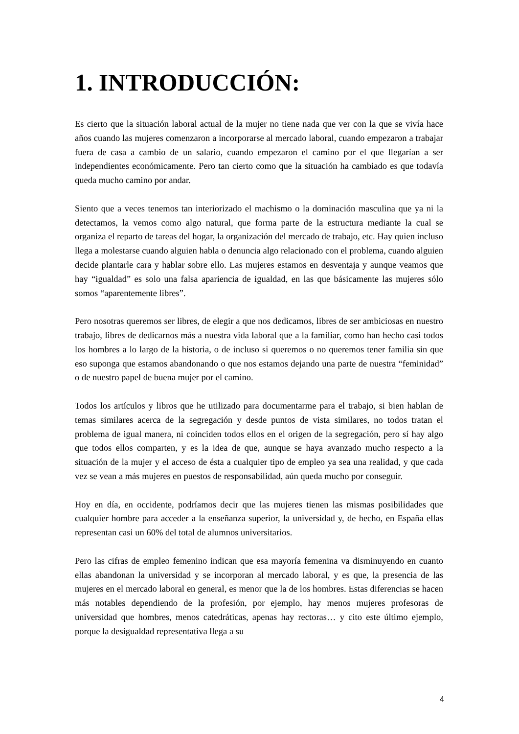1. INTRODUCCIÓN:
Es cierto que la situación laboral actual de la mujer no tiene nada que ver con la que se vivía hace años cuando las mujeres comenzaron a incorporarse al mercado laboral, cuando empezaron a trabajar fuera de casa a cambio de un salario, cuando empezaron el camino por el que llegarían a ser independientes económicamente. Pero tan cierto como que la situación ha cambiado es que todavía queda mucho camino por andar.
Siento que a veces tenemos tan interiorizado el machismo o la dominación masculina que ya ni la detectamos, la vemos como algo natural, que forma parte de la estructura mediante la cual se organiza el reparto de tareas del hogar, la organización del mercado de trabajo, etc. Hay quien incluso llega a molestarse cuando alguien habla o denuncia algo relacionado con el problema, cuando alguien decide plantarle cara y hablar sobre ello. Las mujeres estamos en desventaja y aunque veamos que hay “igualdad” es solo una falsa apariencia de igualdad, en las que básicamente las mujeres sólo somos “aparentemente libres”.
Pero nosotras queremos ser libres, de elegir a que nos dedicamos, libres de ser ambiciosas en nuestro trabajo, libres de dedicarnos más a nuestra vida laboral que a la familiar, como han hecho casi todos los hombres a lo largo de la historia, o de incluso si queremos o no queremos tener familia sin que eso suponga que estamos abandonando o que nos estamos dejando una parte de nuestra “feminidad” o de nuestro papel de buena mujer por el camino.
Todos los artículos y libros que he utilizado para documentarme para el trabajo, si bien hablan de temas similares acerca de la segregación y desde puntos de vista similares, no todos tratan el problema de igual manera, ni coinciden todos ellos en el origen de la segregación, pero sí hay algo que todos ellos comparten, y es la idea de que, aunque se haya avanzado mucho respecto a la situación de la mujer y el acceso de ésta a cualquier tipo de empleo ya sea una realidad, y que cada vez se vean a más mujeres en puestos de responsabilidad, aún queda mucho por conseguir.
Hoy en día, en occidente, podríamos decir que las mujeres tienen las mismas posibilidades que cualquier hombre para acceder a la enseñanza superior, la universidad y, de hecho, en España ellas representan casi un 60% del total de alumnos universitarios.
Pero las cifras de empleo femenino indican que esa mayoría femenina va disminuyendo en cuanto ellas abandonan la universidad y se incorporan al mercado laboral, y es que, la presencia de las mujeres en el mercado laboral en general, es menor que la de los hombres. Estas diferencias se hacen más notables dependiendo de la profesión, por ejemplo, hay menos mujeres profesoras de universidad que hombres, menos catedráticas, apenas hay rectoras… y cito este último ejemplo, porque la desigualdad representativa llega a su
4